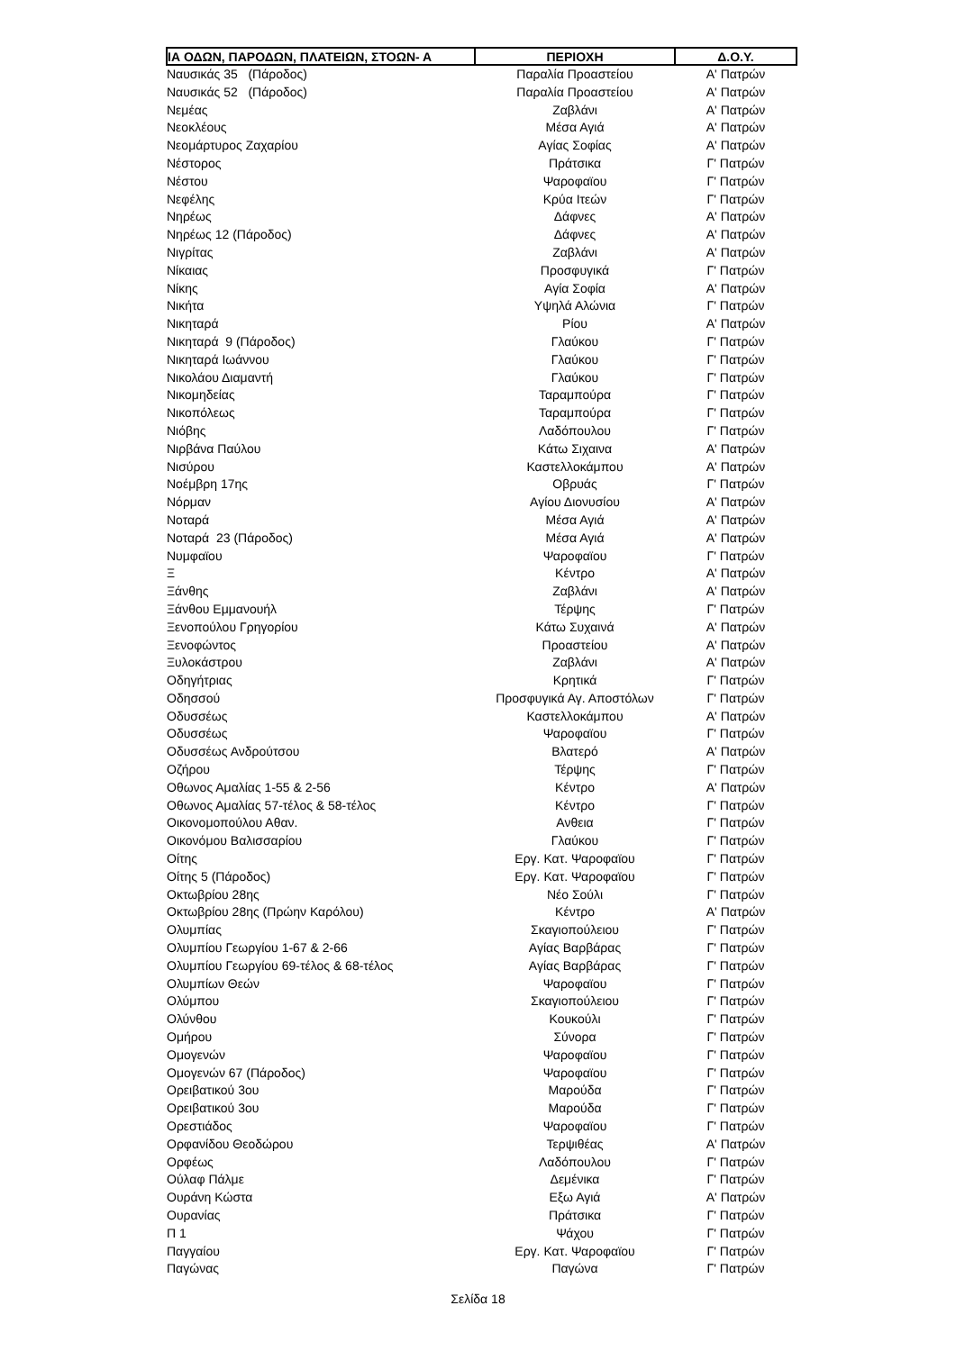| ΙΑ ΟΔΩΝ, ΠΑΡΟΔΩΝ, ΠΛΑΤΕΙΩΝ, ΣΤΟΩΝ- Α | ΠΕΡΙΟΧΗ | Δ.Ο.Υ. |
| --- | --- | --- |
| Ναυσικάς 35 (Πάροδος) | Παραλία Προαστείου | Α' Πατρών |
| Ναυσικάς 52 (Πάροδος) | Παραλία Προαστείου | Α' Πατρών |
| Νεμέας | Ζαβλάνι | Α' Πατρών |
| Νεοκλέους | Μέσα Αγιά | Α' Πατρών |
| Νεομάρτυρος Ζαχαρίου | Αγίας Σοφίας | Α' Πατρών |
| Νέστορος | Πράτσικα | Γ' Πατρών |
| Νέστου | Ψαροφαϊου | Γ' Πατρών |
| Νεφέλης | Κρύα Ιτεών | Γ' Πατρών |
| Νηρέως | Δάφνες | Α' Πατρών |
| Νηρέως 12 (Πάροδος) | Δάφνες | Α' Πατρών |
| Νιγρίτας | Ζαβλάνι | Α' Πατρών |
| Νίκαιας | Προσφυγικά | Γ' Πατρών |
| Νίκης | Αγία Σοφία | Α' Πατρών |
| Νικήτα | Υψηλά Αλώνια | Γ' Πατρών |
| Νικηταρά | Ρίου | Α' Πατρών |
| Νικηταρά 9 (Πάροδος) | Γλαύκου | Γ' Πατρών |
| Νικηταρά Ιωάννου | Γλαύκου | Γ' Πατρών |
| Νικολάου Διαμαντή | Γλαύκου | Γ' Πατρών |
| Νικομηδείας | Ταραμπούρα | Γ' Πατρών |
| Νικοπόλεως | Ταραμπούρα | Γ' Πατρών |
| Νιόβης | Λαδόπουλου | Γ' Πατρών |
| Νιρβάνα Παύλου | Κάτω Σιχαινα | Α' Πατρών |
| Νισύρου | Καστελλοκάμπου | Α' Πατρών |
| Νοέμβρη 17ης | Οβρυάς | Γ' Πατρών |
| Νόρμαν | Αγίου Διονυσίου | Α' Πατρών |
| Νοταρά | Μέσα Αγιά | Α' Πατρών |
| Νοταρά 23 (Πάροδος) | Μέσα Αγιά | Α' Πατρών |
| Νυμφαϊου | Ψαροφαϊου | Γ' Πατρών |
| Ξ | Κέντρο | Α' Πατρών |
| Ξάνθης | Ζαβλάνι | Α' Πατρών |
| Ξάνθου Εμμανουήλ | Τέρψης | Γ' Πατρών |
| Ξενοπούλου Γρηγορίου | Κάτω Συχαινά | Α' Πατρών |
| Ξενοφώντος | Προαστείου | Α' Πατρών |
| Ξυλοκάστρου | Ζαβλάνι | Α' Πατρών |
| Οδηγήτριας | Κρητικά | Γ' Πατρών |
| Οδησσού | Προσφυγικά Αγ. Αποστόλων | Γ' Πατρών |
| Οδυσσέως | Καστελλοκάμπου | Α' Πατρών |
| Οδυσσέως | Ψαροφαϊου | Γ' Πατρών |
| Οδυσσέως Ανδρούτσου | Βλατερό | Α' Πατρών |
| Οζήρου | Τέρψης | Γ' Πατρών |
| Οθωνος Αμαλίας 1-55 & 2-56 | Κέντρο | Α' Πατρών |
| Οθωνος Αμαλίας 57-τέλος & 58-τέλος | Κέντρο | Γ' Πατρών |
| Οικονομοπούλου Αθαν. | Ανθεια | Γ' Πατρών |
| Οικονόμου Βαλισσαρίου | Γλαύκου | Γ' Πατρών |
| Οίτης | Εργ. Κατ. Ψαροφαϊου | Γ' Πατρών |
| Οίτης 5 (Πάροδος) | Εργ. Κατ. Ψαροφαϊου | Γ' Πατρών |
| Οκτωβρίου 28ης | Νέο Σούλι | Γ' Πατρών |
| Οκτωβρίου 28ης (Πρώην Καρόλου) | Κέντρο | Α' Πατρών |
| Ολυμπίας | Σκαγιοπούλειου | Γ' Πατρών |
| Ολυμπίου Γεωργίου 1-67 & 2-66 | Αγίας Βαρβάρας | Γ' Πατρών |
| Ολυμπίου Γεωργίου 69-τέλος & 68-τέλος | Αγίας Βαρβάρας | Γ' Πατρών |
| Ολυμπίων Θεών | Ψαροφαϊου | Γ' Πατρών |
| Ολύμπου | Σκαγιοπούλειου | Γ' Πατρών |
| Ολύνθου | Κουκούλι | Γ' Πατρών |
| Ομήρου | Σύνορα | Γ' Πατρών |
| Ομογενών | Ψαροφαϊου | Γ' Πατρών |
| Ομογενών 67 (Πάροδος) | Ψαροφαϊου | Γ' Πατρών |
| Ορειβατικού 3ου | Μαρούδα | Γ' Πατρών |
| Ορειβατικού 3ου | Μαρούδα | Γ' Πατρών |
| Ορεστιάδος | Ψαροφαϊου | Γ' Πατρών |
| Ορφανίδου Θεοδώρου | Τερψιθέας | Α' Πατρών |
| Ορφέως | Λαδόπουλου | Γ' Πατρών |
| Ούλαφ Πάλμε | Δεμένικα | Γ' Πατρών |
| Ουράνη Κώστα | Εξω Αγιά | Α' Πατρών |
| Ουρανίας | Πράτσικα | Γ' Πατρών |
| Π 1 | Ψάχου | Γ' Πατρών |
| Παγγαίου | Εργ. Κατ. Ψαροφαϊου | Γ' Πατρών |
| Παγώνας | Παγώνα | Γ' Πατρών |
Σελίδα 18